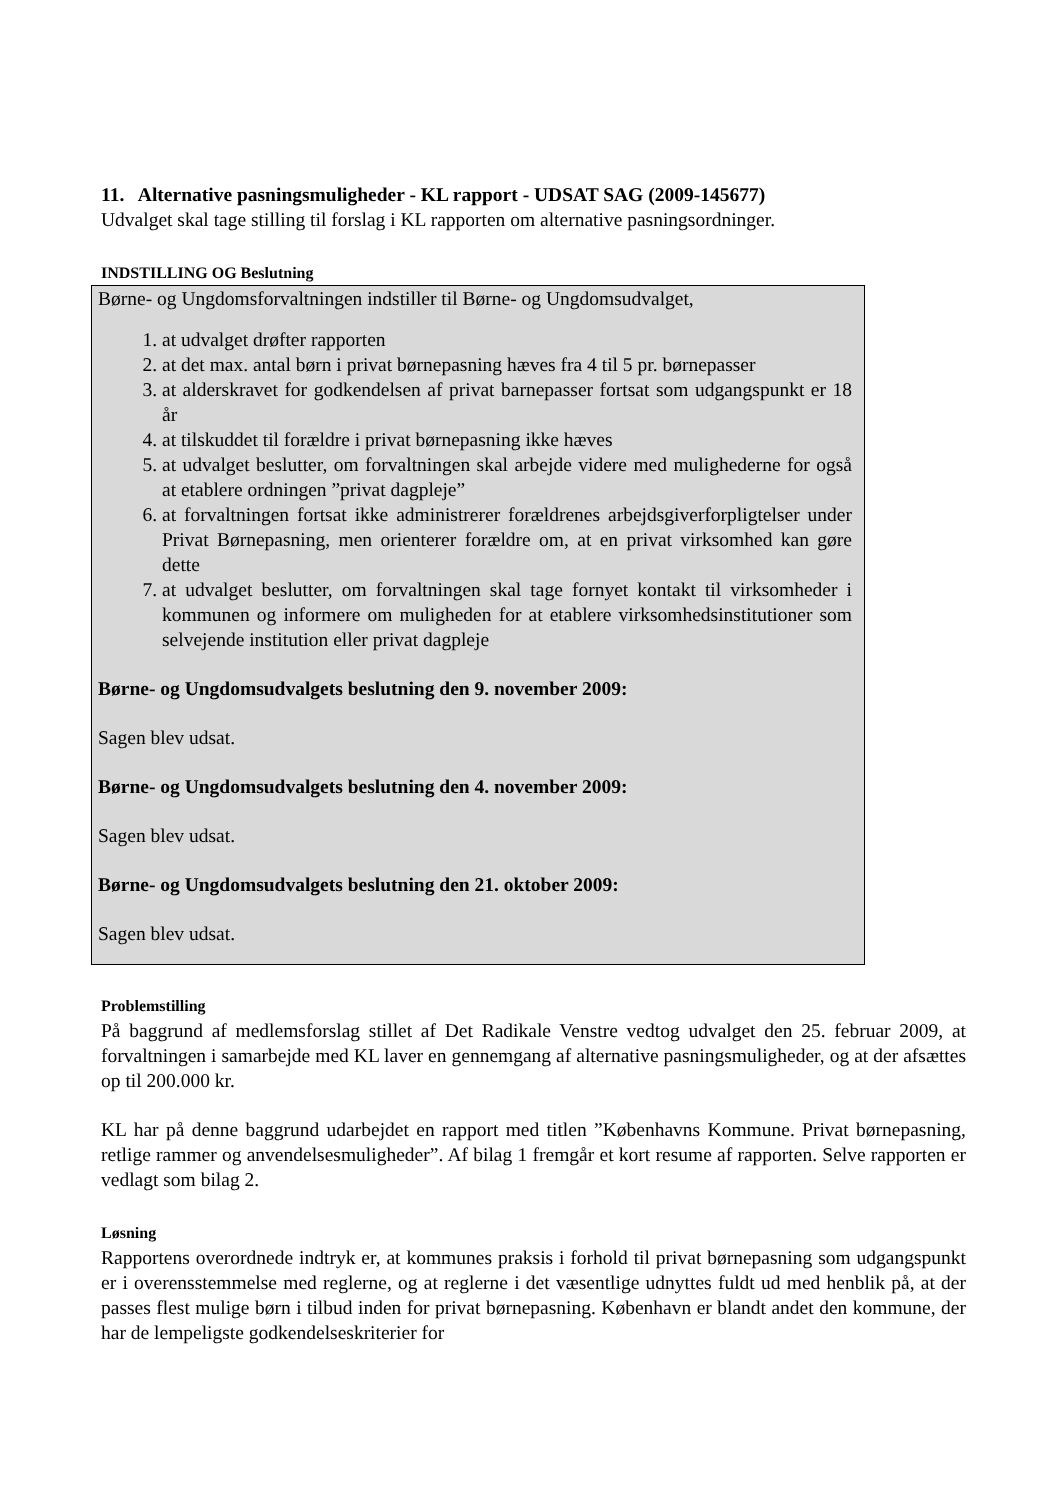11. Alternative pasningsmuligheder - KL rapport - UDSAT SAG (2009-145677)
Udvalget skal tage stilling til forslag i KL rapporten om alternative pasningsordninger.
INDSTILLING OG Beslutning
Børne- og Ungdomsforvaltningen indstiller til Børne- og Ungdomsudvalget,
1. at udvalget drøfter rapporten
2. at det max. antal børn i privat børnepasning hæves fra 4 til 5 pr. børnepasser
3. at alderskravet for godkendelsen af privat barnepasser fortsat som udgangspunkt er 18 år
4. at tilskuddet til forældre i privat børnepasning ikke hæves
5. at udvalget beslutter, om forvaltningen skal arbejde videre med mulighederne for også at etablere ordningen ”privat dagpleje”
6. at forvaltningen fortsat ikke administrerer forældrenes arbejdsgiverforpligtelser under Privat Børnepasning, men orienterer forældre om, at en privat virksomhed kan gøre dette
7. at udvalget beslutter, om forvaltningen skal tage fornyet kontakt til virksomheder i kommunen og informere om muligheden for at etablere virksomhedsinstitutioner som selvejende institution eller privat dagpleje
Børne- og Ungdomsudvalgets beslutning den 9. november 2009:
Sagen blev udsat.
Børne- og Ungdomsudvalgets beslutning den 4. november 2009:
Sagen blev udsat.
Børne- og Ungdomsudvalgets beslutning den 21. oktober 2009:
Sagen blev udsat.
Problemstilling
På baggrund af medlemsforslag stillet af Det Radikale Venstre vedtog udvalget den 25. februar 2009, at forvaltningen i samarbejde med KL laver en gennemgang af alternative pasningsmuligheder, og at der afsættes op til 200.000 kr.
KL har på denne baggrund udarbejdet en rapport med titlen ”Københavns Kommune. Privat børnepasning, retlige rammer og anvendelsesmuligheder”. Af bilag 1 fremgår et kort resume af rapporten. Selve rapporten er vedlagt som bilag 2.
Løsning
Rapportens overordnede indtryk er, at kommunes praksis i forhold til privat børnepasning som udgangspunkt er i overensstemmelse med reglerne, og at reglerne i det væsentlige udnyttes fuldt ud med henblik på, at der passes flest mulige børn i tilbud inden for privat børnepasning. København er blandt andet den kommune, der har de lempeligste godkendelseskriterier for